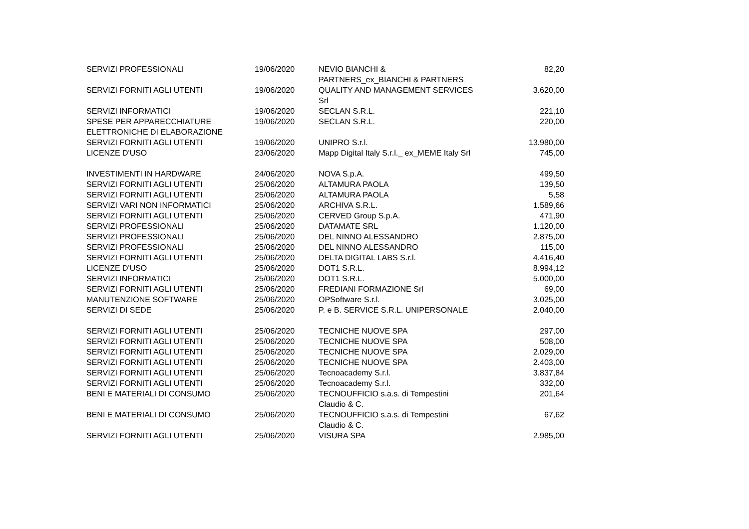| SERVIZI PROFESSIONALI | 19/06/2020 | NEVIO BIANCHI & PARTNERS_ex_BIANCHI & PARTNERS | 82,20 |
| SERVIZI FORNITI AGLI UTENTI | 19/06/2020 | QUALITY AND MANAGEMENT SERVICES Srl | 3.620,00 |
| SERVIZI INFORMATICI | 19/06/2020 | SECLAN S.R.L. | 221,10 |
| SPESE PER APPARECCHIATURE ELETTRONICHE DI ELABORAZIONE | 19/06/2020 | SECLAN S.R.L. | 220,00 |
| SERVIZI FORNITI AGLI UTENTI | 19/06/2020 | UNIPRO S.r.l. | 13.980,00 |
| LICENZE D'USO | 23/06/2020 | Mapp Digital Italy S.r.l._ ex_MEME Italy Srl | 745,00 |
| INVESTIMENTI IN HARDWARE | 24/06/2020 | NOVA S.p.A. | 499,50 |
| SERVIZI FORNITI AGLI UTENTI | 25/06/2020 | ALTAMURA PAOLA | 139,50 |
| SERVIZI FORNITI AGLI UTENTI | 25/06/2020 | ALTAMURA PAOLA | 5,58 |
| SERVIZI VARI NON INFORMATICI | 25/06/2020 | ARCHIVA S.R.L. | 1.589,66 |
| SERVIZI FORNITI AGLI UTENTI | 25/06/2020 | CERVED Group S.p.A. | 471,90 |
| SERVIZI PROFESSIONALI | 25/06/2020 | DATAMATE SRL | 1.120,00 |
| SERVIZI PROFESSIONALI | 25/06/2020 | DEL NINNO ALESSANDRO | 2.875,00 |
| SERVIZI PROFESSIONALI | 25/06/2020 | DEL NINNO ALESSANDRO | 115,00 |
| SERVIZI FORNITI AGLI UTENTI | 25/06/2020 | DELTA DIGITAL LABS S.r.l. | 4.416,40 |
| LICENZE D'USO | 25/06/2020 | DOT1 S.R.L. | 8.994,12 |
| SERVIZI INFORMATICI | 25/06/2020 | DOT1 S.R.L. | 5.000,00 |
| SERVIZI FORNITI AGLI UTENTI | 25/06/2020 | FREDIANI FORMAZIONE Srl | 69,00 |
| MANUTENZIONE SOFTWARE | 25/06/2020 | OPSoftware S.r.l. | 3.025,00 |
| SERVIZI DI SEDE | 25/06/2020 | P. e B. SERVICE S.R.L. UNIPERSONALE | 2.040,00 |
| SERVIZI FORNITI AGLI UTENTI | 25/06/2020 | TECNICHE NUOVE SPA | 297,00 |
| SERVIZI FORNITI AGLI UTENTI | 25/06/2020 | TECNICHE NUOVE SPA | 508,00 |
| SERVIZI FORNITI AGLI UTENTI | 25/06/2020 | TECNICHE NUOVE SPA | 2.029,00 |
| SERVIZI FORNITI AGLI UTENTI | 25/06/2020 | TECNICHE NUOVE SPA | 2.403,00 |
| SERVIZI FORNITI AGLI UTENTI | 25/06/2020 | Tecnoacademy S.r.l. | 3.837,84 |
| SERVIZI FORNITI AGLI UTENTI | 25/06/2020 | Tecnoacademy S.r.l. | 332,00 |
| BENI E MATERIALI DI CONSUMO | 25/06/2020 | TECNOUFFICIO s.a.s. di Tempestini Claudio & C. | 201,64 |
| BENI E MATERIALI DI CONSUMO | 25/06/2020 | TECNOUFFICIO s.a.s. di Tempestini Claudio & C. | 67,62 |
| SERVIZI FORNITI AGLI UTENTI | 25/06/2020 | VISURA SPA | 2.985,00 |